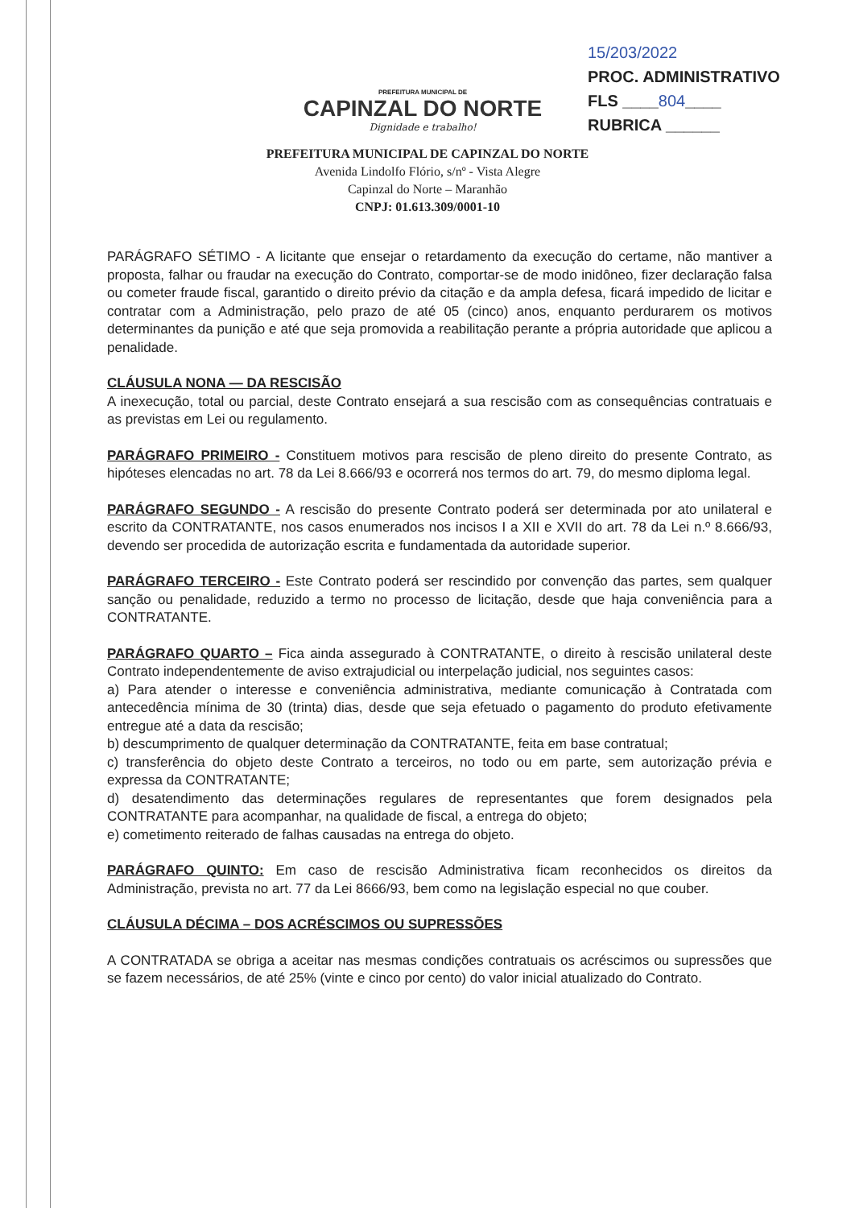PREFEITURA MUNICIPAL DE
CAPINZAL DO NORTE
Dignidade e trabalho!
15/203/2022
PROC. ADMINISTRATIVO
FLS ____804____
RUBRICA ______
PREFEITURA MUNICIPAL DE CAPINZAL DO NORTE
Avenida Lindolfo Flório, s/nº - Vista Alegre
Capinzal do Norte – Maranhão
CNPJ: 01.613.309/0001-10
PARÁGRAFO SÉTIMO - A licitante que ensejar o retardamento da execução do certame, não mantiver a proposta, falhar ou fraudar na execução do Contrato, comportar-se de modo inidôneo, fizer declaração falsa ou cometer fraude fiscal, garantido o direito prévio da citação e da ampla defesa, ficará impedido de licitar e contratar com a Administração, pelo prazo de até 05 (cinco) anos, enquanto perdurarem os motivos determinantes da punição e até que seja promovida a reabilitação perante a própria autoridade que aplicou a penalidade.
CLÁUSULA NONA — DA RESCISÃO
A inexecução, total ou parcial, deste Contrato ensejará a sua rescisão com as consequências contratuais e as previstas em Lei ou regulamento.
PARÁGRAFO PRIMEIRO - Constituem motivos para rescisão de pleno direito do presente Contrato, as hipóteses elencadas no art. 78 da Lei 8.666/93 e ocorrerá nos termos do art. 79, do mesmo diploma legal.
PARÁGRAFO SEGUNDO - A rescisão do presente Contrato poderá ser determinada por ato unilateral e escrito da CONTRATANTE, nos casos enumerados nos incisos I a XII e XVII do art. 78 da Lei n.º 8.666/93, devendo ser procedida de autorização escrita e fundamentada da autoridade superior.
PARÁGRAFO TERCEIRO - Este Contrato poderá ser rescindido por convenção das partes, sem qualquer sanção ou penalidade, reduzido a termo no processo de licitação, desde que haja conveniência para a CONTRATANTE.
PARÁGRAFO QUARTO – Fica ainda assegurado à CONTRATANTE, o direito à rescisão unilateral deste Contrato independentemente de aviso extrajudicial ou interpelação judicial, nos seguintes casos:
a) Para atender o interesse e conveniência administrativa, mediante comunicação à Contratada com antecedência mínima de 30 (trinta) dias, desde que seja efetuado o pagamento do produto efetivamente entregue até a data da rescisão;
b) descumprimento de qualquer determinação da CONTRATANTE, feita em base contratual;
c) transferência do objeto deste Contrato a terceiros, no todo ou em parte, sem autorização prévia e expressa da CONTRATANTE;
d) desatendimento das determinações regulares de representantes que forem designados pela CONTRATANTE para acompanhar, na qualidade de fiscal, a entrega do objeto;
e) cometimento reiterado de falhas causadas na entrega do objeto.
PARÁGRAFO QUINTO: Em caso de rescisão Administrativa ficam reconhecidos os direitos da Administração, prevista no art. 77 da Lei 8666/93, bem como na legislação especial no que couber.
CLÁUSULA DÉCIMA – DOS ACRÉSCIMOS OU SUPRESSÕES
A CONTRATADA se obriga a aceitar nas mesmas condições contratuais os acréscimos ou supressões que se fazem necessários, de até 25% (vinte e cinco por cento) do valor inicial atualizado do Contrato.